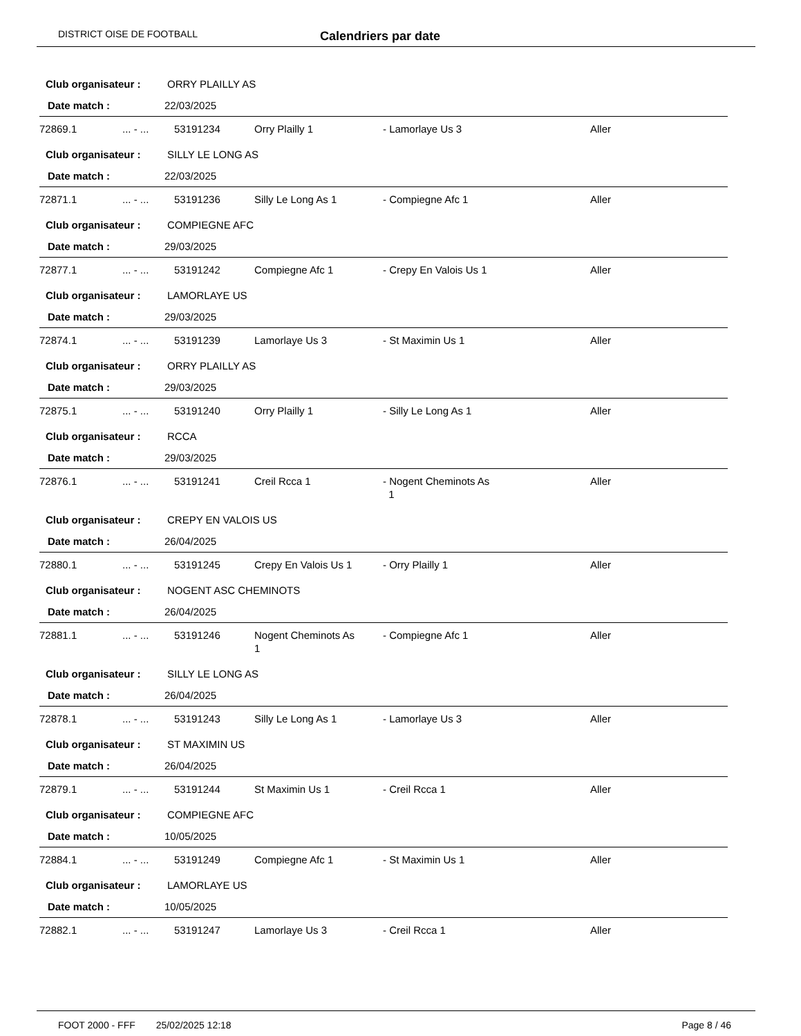DISTRICT OISE DE FOOTBALL Calendriers par date
Club organisateur : ORRY PLAILLY AS
Date match : 22/03/2025
| 72869.1 | ... - ... | 53191234 | Orry Plailly 1 | - Lamorlaye Us 3 | Aller |
Club organisateur : SILLY LE LONG AS
Date match : 22/03/2025
| 72871.1 | ... - ... | 53191236 | Silly Le Long As 1 | - Compiegne Afc 1 | Aller |
Club organisateur : COMPIEGNE AFC
Date match : 29/03/2025
| 72877.1 | ... - ... | 53191242 | Compiegne Afc 1 | - Crepy En Valois Us 1 | Aller |
Club organisateur : LAMORLAYE US
Date match : 29/03/2025
| 72874.1 | ... - ... | 53191239 | Lamorlaye Us 3 | - St Maximin Us 1 | Aller |
Club organisateur : ORRY PLAILLY AS
Date match : 29/03/2025
| 72875.1 | ... - ... | 53191240 | Orry Plailly 1 | - Silly Le Long As 1 | Aller |
Club organisateur : RCCA
Date match : 29/03/2025
| 72876.1 | ... - ... | 53191241 | Creil Rcca 1 | - Nogent Cheminots As 1 | Aller |
Club organisateur : CREPY EN VALOIS US
Date match : 26/04/2025
| 72880.1 | ... - ... | 53191245 | Crepy En Valois Us 1 | - Orry Plailly 1 | Aller |
Club organisateur : NOGENT ASC CHEMINOTS
Date match : 26/04/2025
| 72881.1 | ... - ... | 53191246 | Nogent Cheminots As 1 | - Compiegne Afc 1 | Aller |
Club organisateur : SILLY LE LONG AS
Date match : 26/04/2025
| 72878.1 | ... - ... | 53191243 | Silly Le Long As 1 | - Lamorlaye Us 3 | Aller |
Club organisateur : ST MAXIMIN US
Date match : 26/04/2025
| 72879.1 | ... - ... | 53191244 | St Maximin Us 1 | - Creil Rcca 1 | Aller |
Club organisateur : COMPIEGNE AFC
Date match : 10/05/2025
| 72884.1 | ... - ... | 53191249 | Compiegne Afc 1 | - St Maximin Us 1 | Aller |
Club organisateur : LAMORLAYE US
Date match : 10/05/2025
| 72882.1 | ... - ... | 53191247 | Lamorlaye Us 3 | - Creil Rcca 1 | Aller |
FOOT 2000 - FFF 25/02/2025 12:18 Page 8 / 46